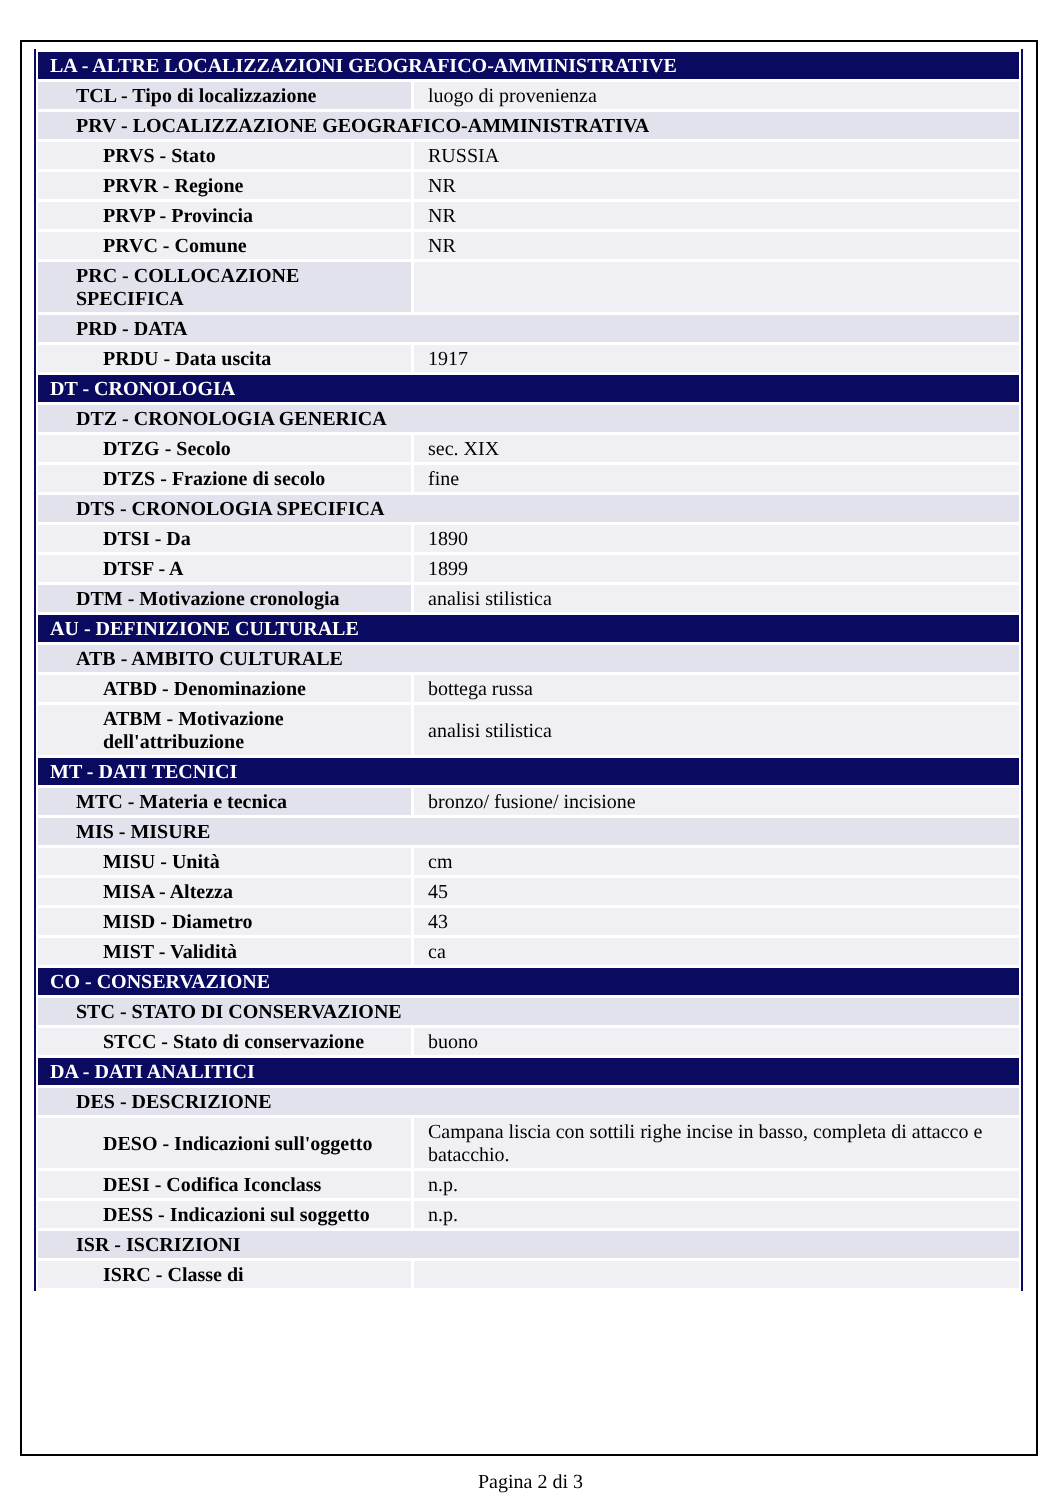| LA - ALTRE LOCALIZZAZIONI GEOGRAFICO-AMMINISTRATIVE | |
| TCL - Tipo di localizzazione | luogo di provenienza |
| PRV - LOCALIZZAZIONE GEOGRAFICO-AMMINISTRATIVA | |
| PRVS - Stato | RUSSIA |
| PRVR - Regione | NR |
| PRVP - Provincia | NR |
| PRVC - Comune | NR |
| PRC - COLLOCAZIONE SPECIFICA | |
| PRD - DATA | |
| PRDU - Data uscita | 1917 |
| DT - CRONOLOGIA | |
| DTZ - CRONOLOGIA GENERICA | |
| DTZG - Secolo | sec. XIX |
| DTZS - Frazione di secolo | fine |
| DTS - CRONOLOGIA SPECIFICA | |
| DTSI - Da | 1890 |
| DTSF - A | 1899 |
| DTM - Motivazione cronologia | analisi stilistica |
| AU - DEFINIZIONE CULTURALE | |
| ATB - AMBITO CULTURALE | |
| ATBD - Denominazione | bottega russa |
| ATBM - Motivazione dell'attribuzione | analisi stilistica |
| MT - DATI TECNICI | |
| MTC - Materia e tecnica | bronzo/ fusione/ incisione |
| MIS - MISURE | |
| MISU - Unità | cm |
| MISA - Altezza | 45 |
| MISD - Diametro | 43 |
| MIST - Validità | ca |
| CO - CONSERVAZIONE | |
| STC - STATO DI CONSERVAZIONE | |
| STCC - Stato di conservazione | buono |
| DA - DATI ANALITICI | |
| DES - DESCRIZIONE | |
| DESO - Indicazioni sull'oggetto | Campana liscia con sottili righe incise in basso, completa di attacco e batacchio. |
| DESI - Codifica Iconclass | n.p. |
| DESS - Indicazioni sul soggetto | n.p. |
| ISR - ISCRIZIONI | |
| ISRC - Classe di | |
Pagina 2 di 3